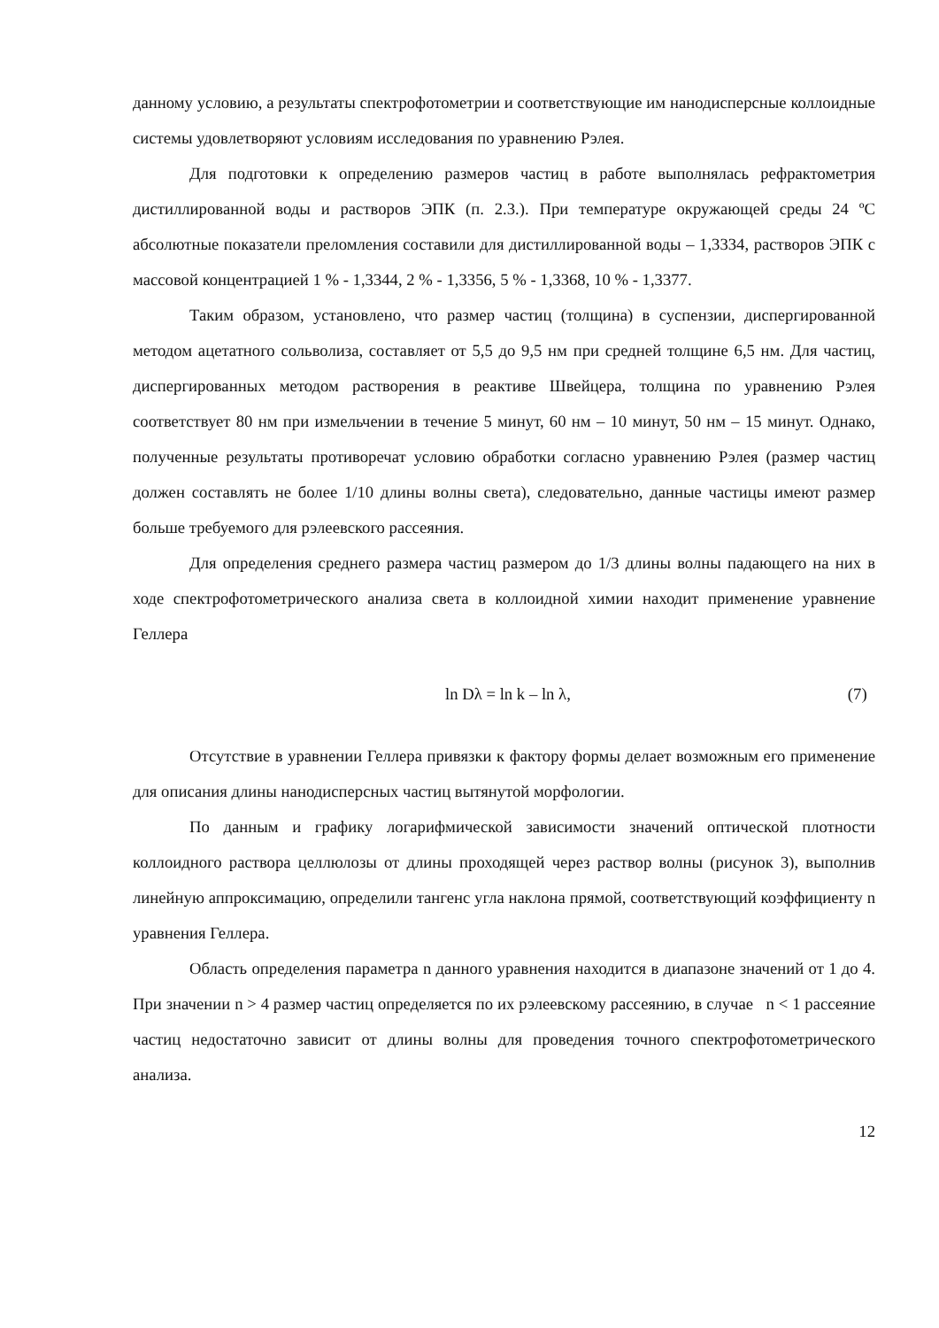данному условию, а результаты спектрофотометрии и соответствующие им нанодисперсные коллоидные системы удовлетворяют условиям исследования по уравнению Рэлея.
Для подготовки к определению размеров частиц в работе выполнялась рефрактометрия дистиллированной воды и растворов ЭПК (п. 2.3.). При температуре окружающей среды 24 ºС абсолютные показатели преломления составили для дистиллированной воды – 1,3334, растворов ЭПК с массовой концентрацией 1 % - 1,3344, 2 % - 1,3356, 5 % - 1,3368, 10 % - 1,3377.
Таким образом, установлено, что размер частиц (толщина) в суспензии, диспергированной методом ацетатного сольволиза, составляет от 5,5 до 9,5 нм при средней толщине 6,5 нм. Для частиц, диспергированных методом растворения в реактиве Швейцера, толщина по уравнению Рэлея соответствует 80 нм при измельчении в течение 5 минут, 60 нм – 10 минут, 50 нм – 15 минут. Однако, полученные результаты противоречат условию обработки согласно уравнению Рэлея (размер частиц должен составлять не более 1/10 длины волны света), следовательно, данные частицы имеют размер больше требуемого для рэлеевского рассеяния.
Для определения среднего размера частиц размером до 1/3 длины волны падающего на них в ходе спектрофотометрического анализа света в коллоидной химии находит применение уравнение Геллера
ln Dλ = ln k – ln λ, (7)
Отсутствие в уравнении Геллера привязки к фактору формы делает возможным его применение для описания длины нанодисперсных частиц вытянутой морфологии.
По данным и графику логарифмической зависимости значений оптической плотности коллоидного раствора целлюлозы от длины проходящей через раствор волны (рисунок 3), выполнив линейную аппроксимацию, определили тангенс угла наклона прямой, соответствующий коэффициенту n уравнения Геллера.
Область определения параметра n данного уравнения находится в диапазоне значений от 1 до 4. При значении n > 4 размер частиц определяется по их рэлеевскому рассеянию, в случае n < 1 рассеяние частиц недостаточно зависит от длины волны для проведения точного спектрофотометрического анализа.
12